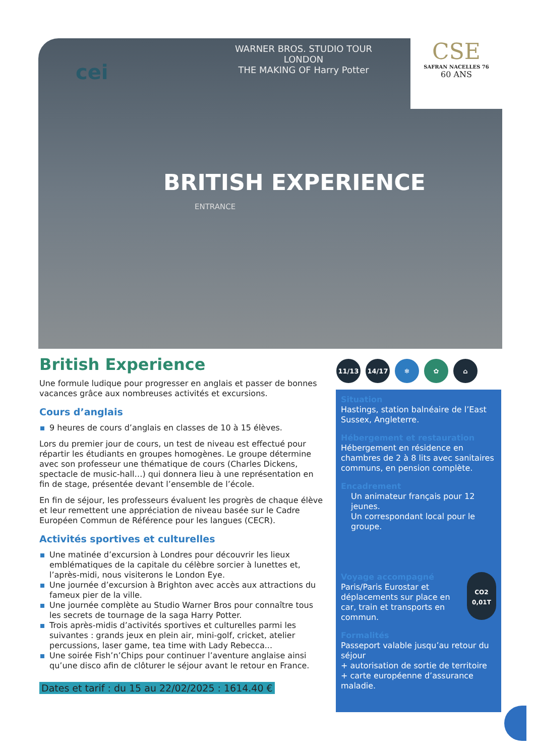WARNER BROS. STUDIO TOUR
LONDON
THE MAKING OF Harry Potter
BRITISH EXPERIENCE
ENTRANCE
cei
CSE
SAFRAN NACELLES 76
60 ANS
British Experience
Une formule ludique pour progresser en anglais et passer de bonnes vacances grâce aux nombreuses activités et excursions.
Cours d’anglais
9 heures de cours d’anglais en classes de 10 à 15 élèves.
Lors du premier jour de cours, un test de niveau est effectué pour répartir les étudiants en groupes homogènes. Le groupe détermine avec son professeur une thématique de cours (Charles Dickens, spectacle de music-hall…) qui donnera lieu à une représentation en fin de stage, présentée devant l’ensemble de l’école.
En fin de séjour, les professeurs évaluent les progrès de chaque élève et leur remettent une appréciation de niveau basée sur le Cadre Européen Commun de Référence pour les langues (CECR).
Activités sportives et culturelles
Une matinée d’excursion à Londres pour découvrir les lieux emblématiques de la capitale du célèbre sorcier à lunettes et, l’après-midi, nous visiterons le London Eye.
Une journée d’excursion à Brighton avec accès aux attractions du fameux pier de la ville.
Une journée complète au Studio Warner Bros pour connaître tous les secrets de tournage de la saga Harry Potter.
Trois après-midis d’activités sportives et culturelles parmi les suivantes : grands jeux en plein air, mini-golf, cricket, atelier percussions, laser game, tea time with Lady Rebecca...
Une soirée Fish’n’Chips pour continuer l’aventure anglaise ainsi qu’une disco afin de clôturer le séjour avant le retour en France.
Dates et tarif : du 15 au 22/02/2025 : 1614.40 €
11/13 14/17 ❄ ✿ ⌂
Situation
Hastings, station balnéaire de l’East Sussex, Angleterre.
Hébergement et restauration
Hébergement en résidence en chambres de 2 à 8 lits avec sanitaires communs, en pension complète.
Encadrement
Un animateur français pour 12 jeunes.
Un correspondant local pour le groupe.
CO2
0,01T
Voyage accompagné
Paris/Paris Eurostar et déplacements sur place en car, train et transports en commun.
Formalités
Passeport valable jusqu’au retour du séjour
+ autorisation de sortie de territoire
+ carte européenne d’assurance maladie.